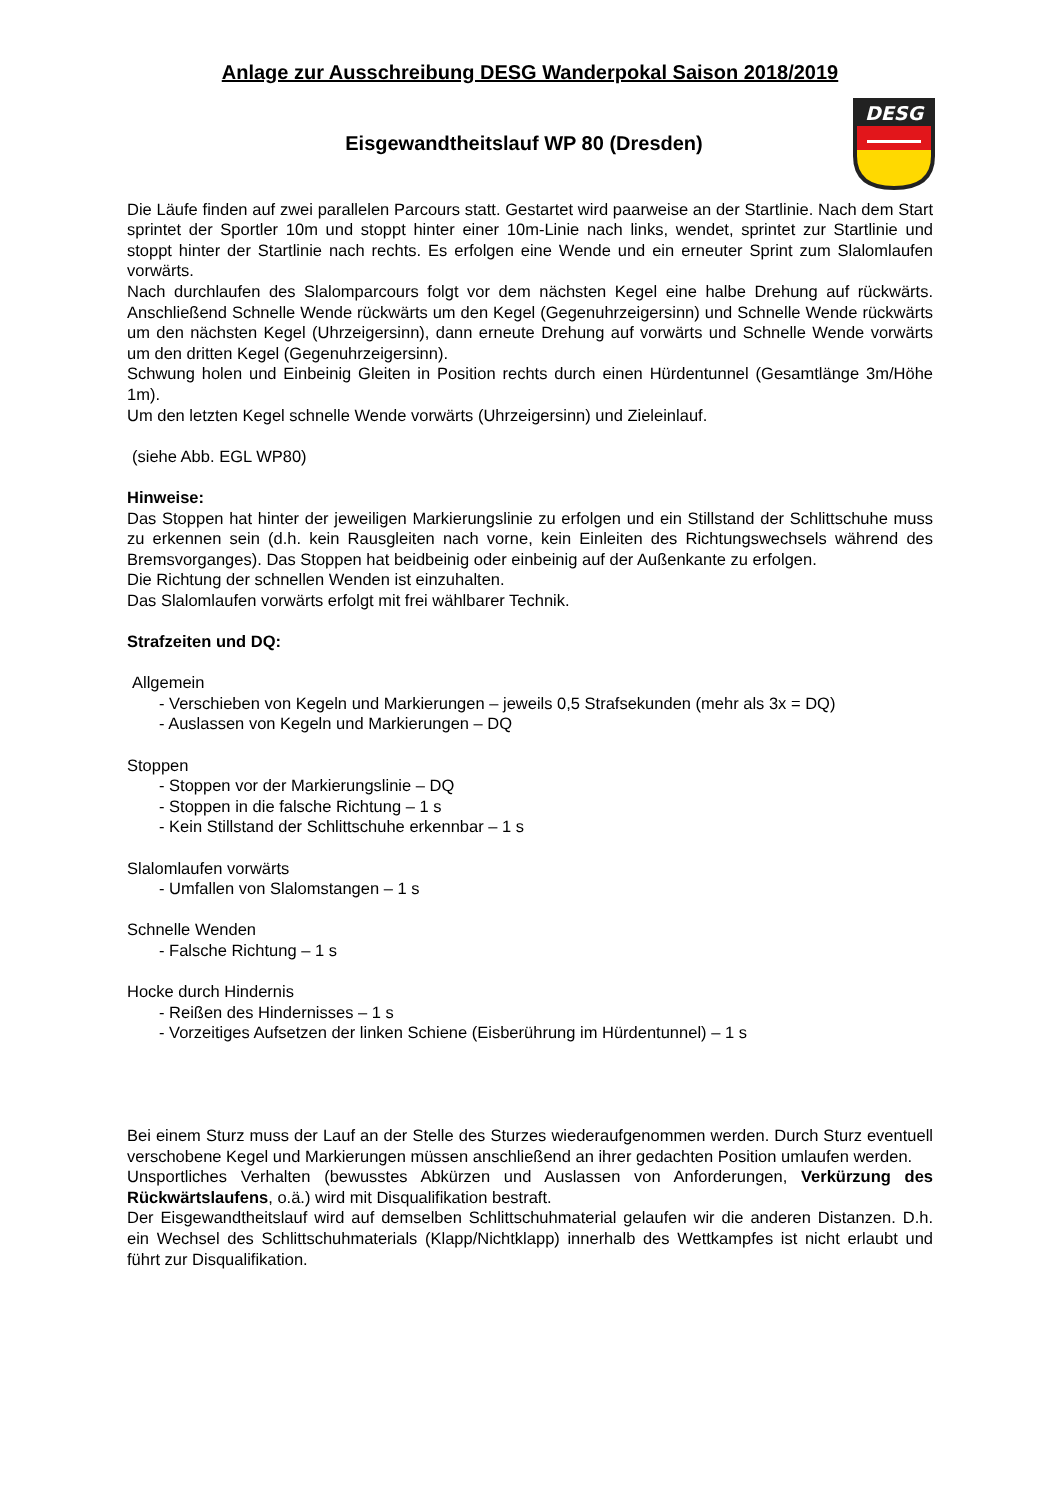Anlage zur Ausschreibung DESG Wanderpokal Saison 2018/2019
Eisgewandtheitslauf WP 80 (Dresden)
DESG
Die Läufe finden auf zwei parallelen Parcours statt. Gestartet wird paarweise an der Startlinie. Nach dem Start sprintet der Sportler 10m und stoppt hinter einer 10m-Linie nach links, wendet, sprintet zur Startlinie und stoppt hinter der Startlinie nach rechts. Es erfolgen eine Wende und ein erneuter Sprint zum Slalomlaufen vorwärts.
Nach durchlaufen des Slalomparcours folgt vor dem nächsten Kegel eine halbe Drehung auf rückwärts. Anschließend Schnelle Wende rückwärts um den Kegel (Gegenuhrzeigersinn) und Schnelle Wende rückwärts um den nächsten Kegel (Uhrzeigersinn), dann erneute Drehung auf vorwärts und Schnelle Wende vorwärts um den dritten Kegel (Gegenuhrzeigersinn).
Schwung holen und Einbeinig Gleiten in Position rechts durch einen Hürdentunnel (Gesamtlänge 3m/Höhe 1m).
Um den letzten Kegel schnelle Wende vorwärts (Uhrzeigersinn) und Zieleinlauf.
(siehe Abb. EGL WP80)
Hinweise:
Das Stoppen hat hinter der jeweiligen Markierungslinie zu erfolgen und ein Stillstand der Schlittschuhe muss zu erkennen sein (d.h. kein Rausgleiten nach vorne, kein Einleiten des Richtungswechsels während des Bremsvorganges). Das Stoppen hat beidbeinig oder einbeinig auf der Außenkante zu erfolgen.
Die Richtung der schnellen Wenden ist einzuhalten.
Das Slalomlaufen vorwärts erfolgt mit frei wählbarer Technik.
Strafzeiten und DQ:
Allgemein
- Verschieben von Kegeln und Markierungen – jeweils 0,5 Strafsekunden (mehr als 3x = DQ)
- Auslassen von Kegeln und Markierungen – DQ
Stoppen
- Stoppen vor der Markierungslinie – DQ
- Stoppen in die falsche Richtung – 1 s
- Kein Stillstand der Schlittschuhe erkennbar – 1 s
Slalomlaufen vorwärts
- Umfallen von Slalomstangen – 1 s
Schnelle Wenden
- Falsche Richtung – 1 s
Hocke durch Hindernis
- Reißen des Hindernisses – 1 s
- Vorzeitiges Aufsetzen der linken Schiene (Eisberührung im Hürdentunnel) – 1 s
Bei einem Sturz muss der Lauf an der Stelle des Sturzes wiederaufgenommen werden. Durch Sturz eventuell verschobene Kegel und Markierungen müssen anschließend an ihrer gedachten Position umlaufen werden.
Unsportliches Verhalten (bewusstes Abkürzen und Auslassen von Anforderungen, Verkürzung des Rückwärtslaufens, o.ä.) wird mit Disqualifikation bestraft.
Der Eisgewandtheitslauf wird auf demselben Schlittschuhmaterial gelaufen wir die anderen Distanzen. D.h. ein Wechsel des Schlittschuhmaterials (Klapp/Nichtklapp) innerhalb des Wettkampfes ist nicht erlaubt und führt zur Disqualifikation.